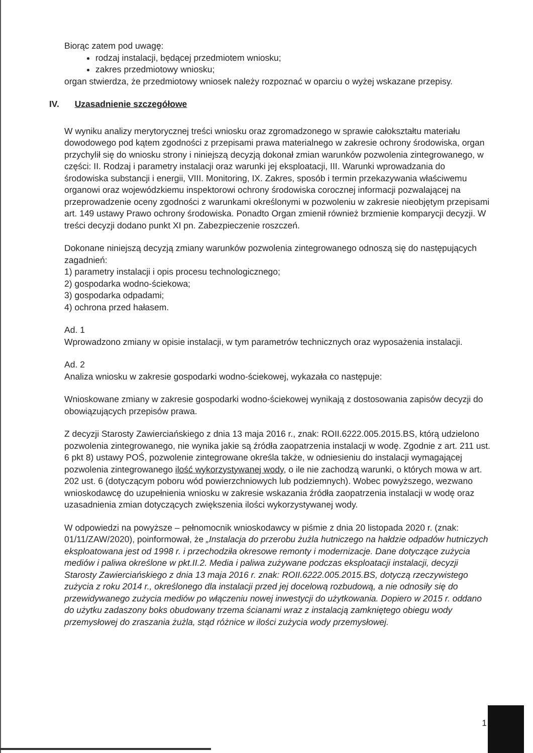Biorąc zatem pod uwagę:
rodzaj instalacji, będącej przedmiotem wniosku;
zakres przedmiotowy wniosku;
organ stwierdza, że przedmiotowy wniosek należy rozpoznać w oparciu o wyżej wskazane przepisy.
IV. Uzasadnienie szczegółowe
W wyniku analizy merytorycznej treści wniosku oraz zgromadzonego w sprawie całokształtu materiału dowodowego pod kątem zgodności z przepisami prawa materialnego w zakresie ochrony środowiska, organ przychylił się do wniosku strony i niniejszą decyzją dokonał zmian warunków pozwolenia zintegrowanego, w części: II. Rodzaj i parametry instalacji oraz warunki jej eksploatacji, III. Warunki wprowadzania do środowiska substancji i energii, VIII. Monitoring, IX. Zakres, sposób i termin przekazywania właściwemu organowi oraz wojewódzkiemu inspektorowi ochrony środowiska corocznej informacji pozwalającej na przeprowadzenie oceny zgodności z warunkami określonymi w pozwoleniu w zakresie nieobjętym przepisami art. 149 ustawy Prawo ochrony środowiska. Ponadto Organ zmienił również brzmienie komparycji decyzji. W treści decyzji dodano punkt XI pn. Zabezpieczenie roszczeń.
Dokonane niniejszą decyzją zmiany warunków pozwolenia zintegrowanego odnoszą się do następujących zagadnień:
1) parametry instalacji i opis procesu technologicznego;
2) gospodarka wodno-ściekowa;
3) gospodarka odpadami;
4) ochrona przed hałasem.
Ad. 1
Wprowadzono zmiany w opisie instalacji, w tym parametrów technicznych oraz wyposażenia instalacji.
Ad. 2
Analiza wniosku w zakresie gospodarki wodno-ściekowej, wykazała co następuje:
Wnioskowane zmiany w zakresie gospodarki wodno-ściekowej wynikają z dostosowania zapisów decyzji do obowiązujących przepisów prawa.
Z decyzji Starosty Zawierciańskiego z dnia 13 maja 2016 r., znak: ROII.6222.005.2015.BS, którą udzielono pozwolenia zintegrowanego, nie wynika jakie są źródła zaopatrzenia instalacji w wodę. Zgodnie z art. 211 ust. 6 pkt 8) ustawy POŚ, pozwolenie zintegrowane określa także, w odniesieniu do instalacji wymagającej pozwolenia zintegrowanego ilość wykorzystywanej wody, o ile nie zachodzą warunki, o których mowa w art. 202 ust. 6 (dotyczącym poboru wód powierzchniowych lub podziemnych). Wobec powyższego, wezwano wnioskodawcę do uzupełnienia wniosku w zakresie wskazania źródła zaopatrzenia instalacji w wodę oraz uzasadnienia zmian dotyczących zwiększenia ilości wykorzystywanej wody.
W odpowiedzi na powyższe – pełnomocnik wnioskodawcy w piśmie z dnia 20 listopada 2020 r. (znak: 01/11/ZAW/2020), poinformował, że „Instalacja do przerobu żużla hutniczego na hałdzie odpadów hutniczych eksploatowana jest od 1998 r. i przechodziła okresowe remonty i modernizacje. Dane dotyczące zużycia mediów i paliwa określone w pkt.II.2. Media i paliwa zużywane podczas eksploatacji instalacji, decyzji Starosty Zawierciańskiego z dnia 13 maja 2016 r. znak: ROII.6222.005.2015.BS, dotyczą rzeczywistego zużycia z roku 2014 r., określonego dla instalacji przed jej docelową rozbudową, a nie odnosiły się do przewidywanego zużycia mediów po włączeniu nowej inwestycji do użytkowania. Dopiero w 2015 r. oddano do użytku zadaszony boks obudowany trzema ścianami wraz z instalacją zamkniętego obiegu wody przemysłowej do zraszania żużla, stąd różnice w ilości zużycia wody przemysłowej.
1